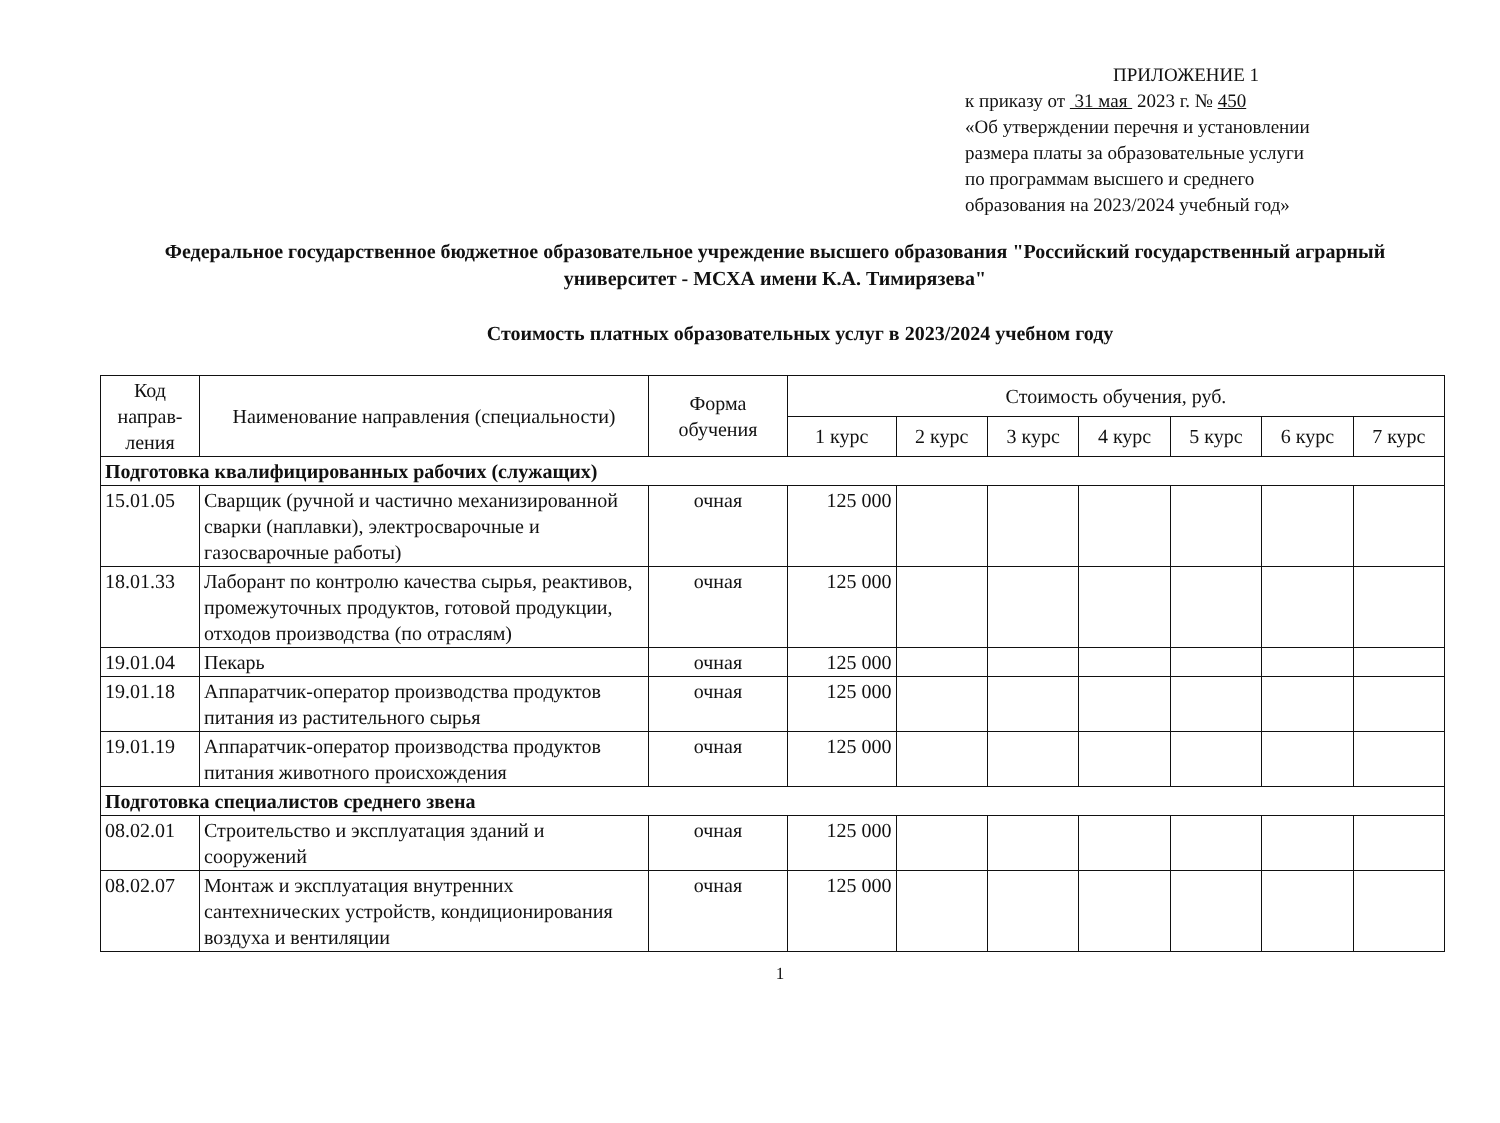ПРИЛОЖЕНИЕ 1
к приказу от 31 мая 2023 г. № 450
«Об утверждении перечня и установлении
размера платы за образовательные услуги
по программам высшего и среднего
образования на 2023/2024 учебный год»
Федеральное государственное бюджетное образовательное учреждение высшего образования "Российский государственный аграрный университет - МСХА имени К.А. Тимирязева"
Стоимость платных образовательных услуг в 2023/2024 учебном году
| Код направ-ления | Наименование направления (специальности) | Форма обучения | Стоимость обучения, руб. | | | | | | |
| --- | --- | --- | --- | --- | --- | --- | --- | --- | --- |
| | | | 1 курс | 2 курс | 3 курс | 4 курс | 5 курс | 6 курс | 7 курс |
| Подготовка квалифицированных рабочих (служащих) | | | | | | | | | |
| 15.01.05 | Сварщик (ручной и частично механизированной сварки (наплавки), электросварочные и газосварочные работы) | очная | 125 000 | | | | | | |
| 18.01.33 | Лаборант по контролю качества сырья, реактивов, промежуточных продуктов, готовой продукции, отходов производства (по отраслям) | очная | 125 000 | | | | | | |
| 19.01.04 | Пекарь | очная | 125 000 | | | | | | |
| 19.01.18 | Аппаратчик-оператор производства продуктов питания из растительного сырья | очная | 125 000 | | | | | | |
| 19.01.19 | Аппаратчик-оператор производства продуктов питания животного происхождения | очная | 125 000 | | | | | | |
| Подготовка специалистов среднего звена | | | | | | | | | |
| 08.02.01 | Строительство и эксплуатация зданий и сооружений | очная | 125 000 | | | | | | |
| 08.02.07 | Монтаж и эксплуатация внутренних сантехнических устройств, кондиционирования воздуха и вентиляции | очная | 125 000 | | | | | | |
1